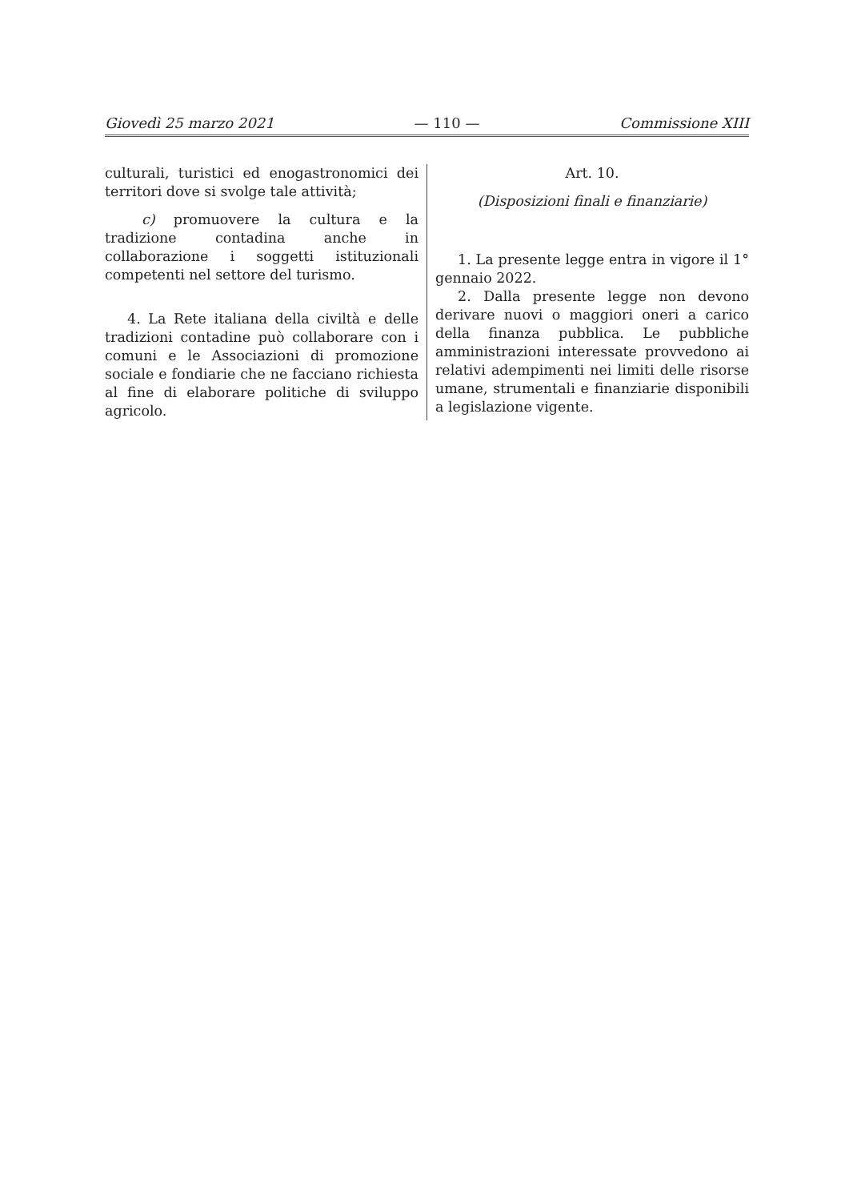Giovedì 25 marzo 2021 — 110 — Commissione XIII
culturali, turistici ed enogastronomici dei territori dove si svolge tale attività;
c) promuovere la cultura e la tradizione contadina anche in collaborazione i soggetti istituzionali competenti nel settore del turismo.
4. La Rete italiana della civiltà e delle tradizioni contadine può collaborare con i comuni e le Associazioni di promozione sociale e fondiarie che ne facciano richiesta al fine di elaborare politiche di sviluppo agricolo.
Art. 10.
(Disposizioni finali e finanziarie)
1. La presente legge entra in vigore il 1° gennaio 2022.
2. Dalla presente legge non devono derivare nuovi o maggiori oneri a carico della finanza pubblica. Le pubbliche amministrazioni interessate provvedono ai relativi adempimenti nei limiti delle risorse umane, strumentali e finanziarie disponibili a legislazione vigente.